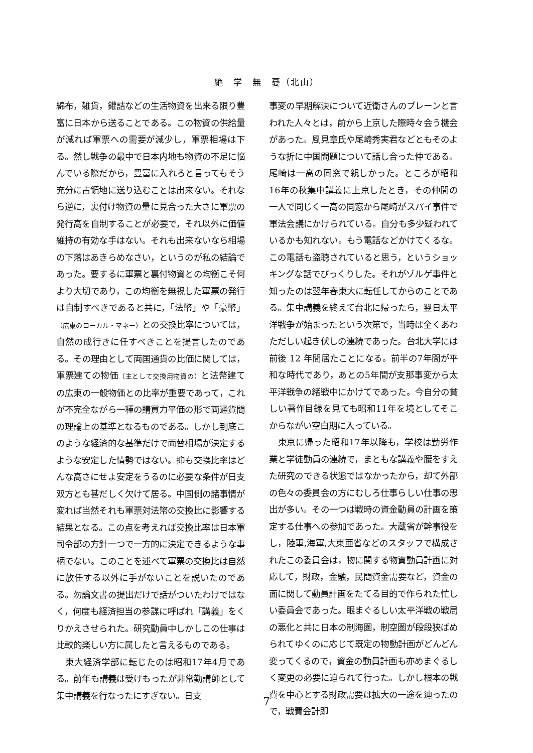絶　学　無　憂（北山）
綿布，雑貨，鑵詰などの生活物資を出来る限り豊富に日本から送ることである。この物資の供給量が減れば軍票への需要が減少し，軍票相場は下る。然し戦争の最中で日本内地も物資の不足に悩んでいる際だから，豊富に入れろと言ってもそう充分に占領地に送り込むことは出来ない。それなら逆に，裏付け物資の量に見合った大さに軍票の発行高を自制することが必要で，それ以外に価値維持の有効な手はない。それも出来ないなら相場の下落はあきらめなさい，というのが私の結論であった。要するに軍票と裏付物資との均衡こそ何より大切であり，この均衡を無視した軍票の発行は自制すべきであると共に，「法幣」や「豪幣」（広東のローカル・マネー）との交換比率については，自然の成行きに任すべきことを提言したのである。その理由として両国通貨の比価に関しては，軍票建ての物価（主として交換用物資の）と法幣建ての広東の一般物価との比率が重要であって，これが不完全ながら一種の購買力平価の形で両通貨間の理論上の基準となるものである。しかし到底このような経済的な基準だけで両替相場が決定するような安定した情勢ではない。抑も交換比率はどんな高さにせよ安定をうるのに必要な条件が日支双方とも甚だしく欠けて居る。中国側の諸事情が変れば当然それも軍票対法幣の交換比に影響する結果となる。この点を考えれば交換比率は日本軍司令部の方針一つで一方的に決定できるような事柄でない。このことを述べて軍票の交換比は自然に放任する以外に手がないことを説いたのである。勿論文書の提出だけで話がついたわけではなく，何度も経済担当の参謀に呼ばれ「講義」をくりかえさせられた。研究動員中しかしこの仕事は比較的楽しい方に属したと言えるものである。
東大経済学部に転じたのは昭和17年4月である。前年も講義は受けもったが非常勤講師として集中講義を行なったにすぎない。日支
事変の早期解決について近衛さんのブレーンと言われた人々とは，前から上京した際時々会う機会があった。風見章氏や尾崎秀実君などともそのような折に中国問題について話し合った仲である。尾崎は一高の同窓で親しかった。ところが昭和16年の秋集中講義に上京したとき，その仲間の一人で同じく一高の同窓から尾崎がスパイ事件で軍法会議にかけられている。自分も多少疑われているかも知れない。もう電話などかけてくるな。この電話も盗聴されていると思う，というショッキングな話でびっくりした。それがゾルゲ事件と知ったのは翌年春東大に転任してからのことである。集中講義を終えて台北に帰ったら，翌日太平洋戦争が始まったという次第で，当時は全くあわただしい起き伏しの連続であった。台北大学には前後 12 年間居たことになる。前半の7年間が平和な時代であり，あとの5年間が支那事変から太平洋戦争の緒戦中にかけてであった。今自分の貧しい著作目録を見ても昭和11年を境としてそこからながい空白期に入っている。
東京に帰った昭和17年以降も，学校は勤労作業と学徒動員の連続で，まともな講義や腰をすえた研究のできる状態ではなかったから，却て外部の色々の委員会の方にむしろ仕事らしい仕事の思出が多い。その一つは戦時の資金動員の計画を策定する仕事への参加であった。大蔵省が幹事役をし，陸軍,海軍,大東亜省などのスタッフで構成されたこの委員会は，物に関する物資動員計画に対応して，財政，金融，民間資金需要など，資金の面に関して動員計画をたてる目的で作られた忙しい委員会であった。眼まぐるしい太平洋戦の戦局の悪化と共に日本の制海圏，制空圏が段段狭ばめられてゆくのに応じて既定の物動計画がどんどん変ってくるので，資金の動員計画も亦めまぐるしく変更の必要に迫られて行った。しかし根本の戦費を中心とする財政需要は拡大の一途を辿ったので，戦費会計即
7